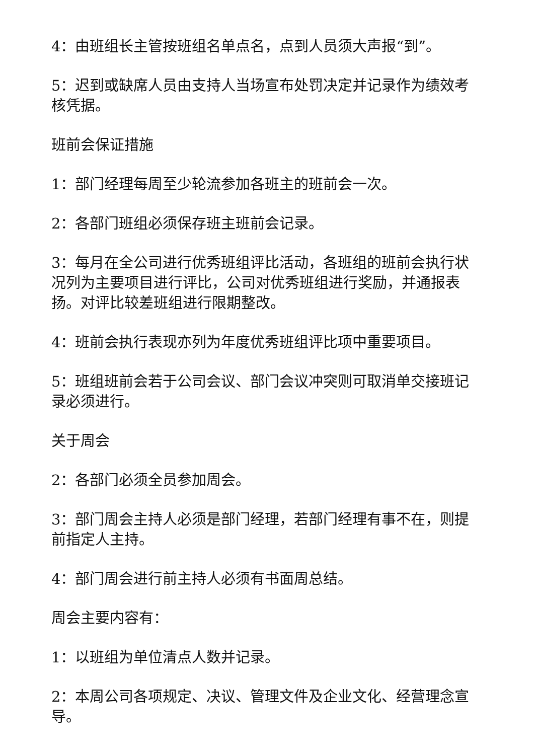4：由班组长主管按班组名单点名，点到人员须大声报“到”。
5：迟到或缺席人员由支持人当场宣布处罚决定并记录作为绩效考核凭据。
班前会保证措施
1：部门经理每周至少轮流参加各班主的班前会一次。
2：各部门班组必须保存班主班前会记录。
3：每月在全公司进行优秀班组评比活动，各班组的班前会执行状况列为主要项目进行评比，公司对优秀班组进行奖励，并通报表扬。对评比较差班组进行限期整改。
4：班前会执行表现亦列为年度优秀班组评比项中重要项目。
5：班组班前会若于公司会议、部门会议冲突则可取消单交接班记录必须进行。
关于周会
2：各部门必须全员参加周会。
3：部门周会主持人必须是部门经理，若部门经理有事不在，则提前指定人主持。
4：部门周会进行前主持人必须有书面周总结。
周会主要内容有：
1：以班组为单位清点人数并记录。
2：本周公司各项规定、决议、管理文件及企业文化、经营理念宣导。